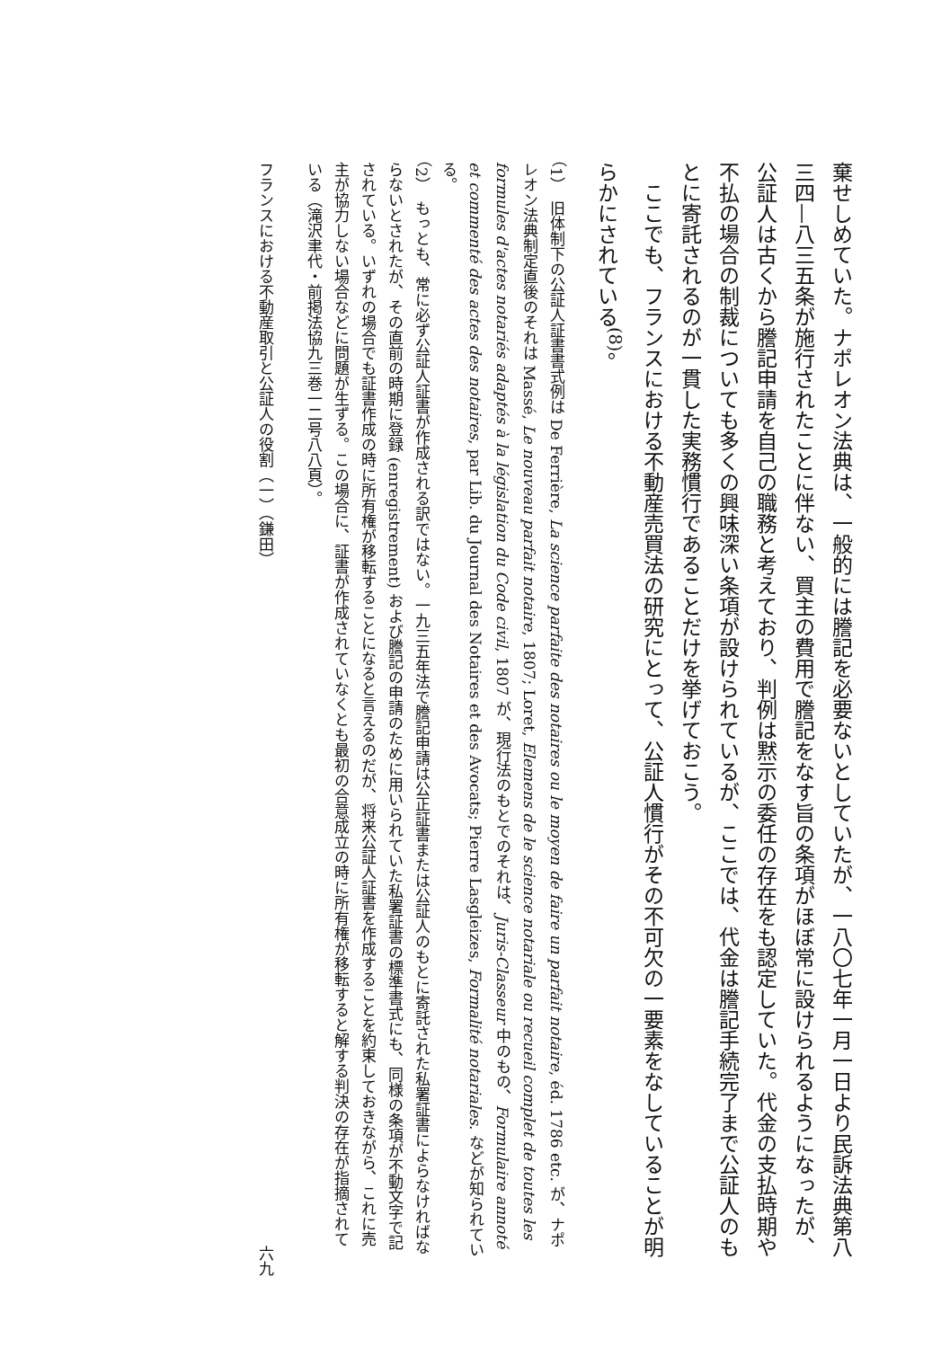棄せしめていた。ナポレオン法典は、一般的には謄記を必要ないとしていたが、一八〇七年一月一日より民訴法典第八三四—八三五条が施行されたことに伴ない、買主の費用で謄記をなす旨の条項がほぼ常に設けられるようになったが、公証人は古くから謄記申請を自己の職務と考えており、判例は黙示の委任の存在をも認定していた。代金の支払時期や不払の場合の制裁についても多くの興味深い条項が設けられているが、ここでは、代金は謄記手続完了まで公証人のもとに寄託されるのが一貫した実務慣行であることだけを挙げておこう。
　ここでも、フランスにおける不動産売買法の研究にとって、公証人慣行がその不可欠の一要素をなしていることが明らかにされている<sup>(8)</sup>。
（1）　旧体制下の公証人証書書式例は De Ferrière, La science parfaite des notaires ou le moyen de faire un parfait notaire, éd. 1786 etc. が、ナポレオン法典制定直後のそれは Massé, Le nouveau parfait notaire, 1807; Loret, Elemens de le science notariale ou recueil complet de toutes les formules d'actes notariés adaptés à la législation du Code civil, 1807 が、現行法のもとでのそれは、Juris-Classeur 中のもの、Formulaire annoté et commenté des actes des notaires, par Lib. du Journal des Notaires et des Avocats; Pierre Lasgleizes, Formalité notariales. などが知られている。
（2）　もっとも、常に必ず公証人証書が作成される訳ではない。一九三五年法で謄記申請は公正証書または公証人のもとに寄託された私署証書によらなければならないとされたが、その直前の時期に登録 (enregistrement) および謄記の申請のために用いられていた私署証書の標準書式にも、同様の条項が不動文字で記されている。いずれの場合でも証書作成の時に所有権が移転することになると言えるのだが、将来公証人証書を作成することを約束しておきながら、これに売主が協力しない場合などに問題が生ずる。この場合に、証書が作成されていなくとも最初の合意成立の時に所有権が移転すると解する判決の存在が指摘されている（滝沢聿代・前掲法協九三巻一二号八八頁）。
フランスにおける不動産取引と公証人の役割（一）（鎌田） 六九